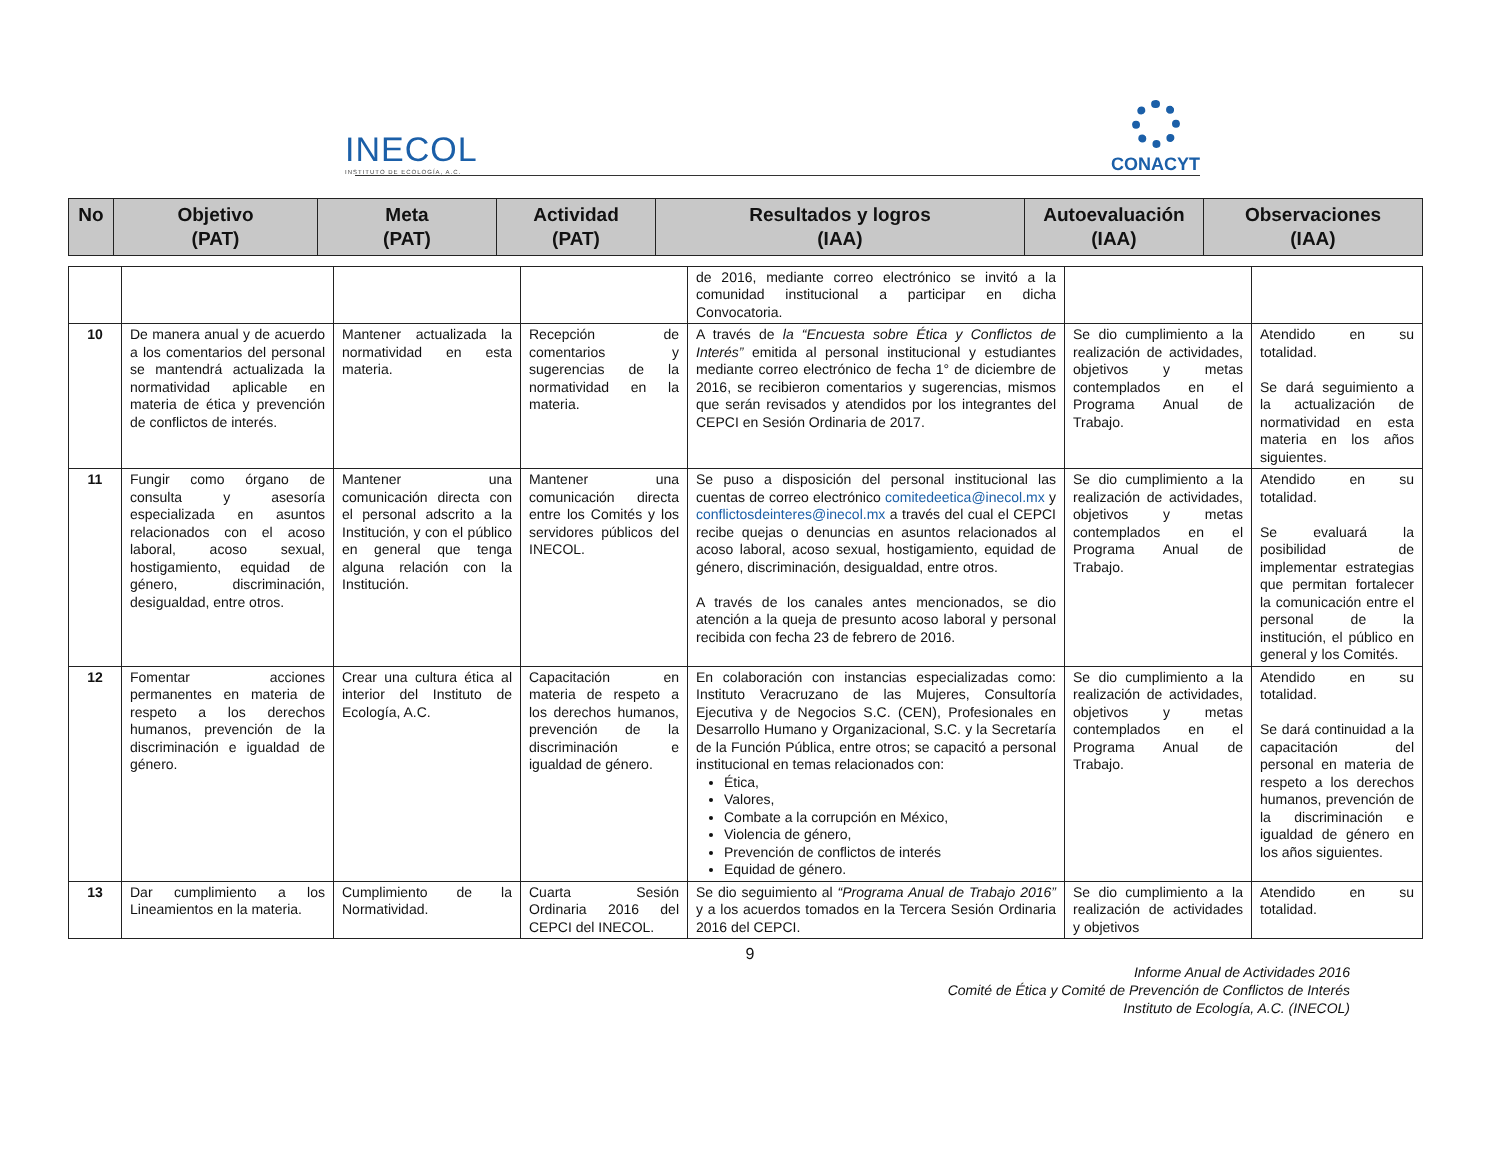INECOL
INSTITUTO DE ECOLOGÍA, A.C.
CONACYT
| No | Objetivo (PAT) | Meta (PAT) | Actividad (PAT) | Resultados y logros (IAA) | Autoevaluación (IAA) | Observaciones (IAA) |
| --- | --- | --- | --- | --- | --- | --- |
| | | | | de 2016, mediante correo electrónico se invitó a la comunidad institucional a participar en dicha Convocatoria. | | |
| 10 | De manera anual y de acuerdo a los comentarios del personal se mantendrá actualizada la normatividad aplicable en materia de ética y prevención de conflictos de interés. | Mantener actualizada la normatividad en esta materia. | Recepción de comentarios y sugerencias de la normatividad en la materia. | A través de la “Encuesta sobre Ética y Conflictos de Interés” emitida al personal institucional y estudiantes mediante correo electrónico de fecha 1° de diciembre de 2016, se recibieron comentarios y sugerencias, mismos que serán revisados y atendidos por los integrantes del CEPCI en Sesión Ordinaria de 2017. | Se dio cumplimiento a la realización de actividades, objetivos y metas contemplados en el Programa Anual de Trabajo. | Atendido en su totalidad. Se dará seguimiento a la actualización de normatividad en esta materia en los años siguientes. |
| 11 | Fungir como órgano de consulta y asesoría especializada en asuntos relacionados con el acoso laboral, acoso sexual, hostigamiento, equidad de género, discriminación, desigualdad, entre otros. | Mantener una comunicación directa con el personal adscrito a la Institución, y con el público en general que tenga alguna relación con la Institución. | Mantener una comunicación directa entre los Comités y los servidores públicos del INECOL. | Se puso a disposición del personal institucional las cuentas de correo electrónico comitedeetica@inecol.mx y conflictosdeinteres@inecol.mx a través del cual el CEPCI recibe quejas o denuncias en asuntos relacionados al acoso laboral, acoso sexual, hostigamiento, equidad de género, discriminación, desigualdad, entre otros. A través de los canales antes mencionados, se dio atención a la queja de presunto acoso laboral y personal recibida con fecha 23 de febrero de 2016. | Se dio cumplimiento a la realización de actividades, objetivos y metas contemplados en el Programa Anual de Trabajo. | Atendido en su totalidad. Se evaluará la posibilidad de implementar estrategias que permitan fortalecer la comunicación entre el personal de la institución, el público en general y los Comités. |
| 12 | Fomentar acciones permanentes en materia de respeto a los derechos humanos, prevención de la discriminación e igualdad de género. | Crear una cultura ética al interior del Instituto de Ecología, A.C. | Capacitación en materia de respeto a los derechos humanos, prevención de la discriminación e igualdad de género. | En colaboración con instancias especializadas como: Instituto Veracruzano de las Mujeres, Consultoría Ejecutiva y de Negocios S.C. (CEN), Profesionales en Desarrollo Humano y Organizacional, S.C. y la Secretaría de la Función Pública, entre otros; se capacitó a personal institucional en temas relacionados con: Ética, Valores, Combate a la corrupción en México, Violencia de género, Prevención de conflictos de interés Equidad de género. | Se dio cumplimiento a la realización de actividades, objetivos y metas contemplados en el Programa Anual de Trabajo. | Atendido en su totalidad. Se dará continuidad a la capacitación del personal en materia de respeto a los derechos humanos, prevención de la discriminación e igualdad de género en los años siguientes. |
| 13 | Dar cumplimiento a los Lineamientos en la materia. | Cumplimiento de la Normatividad. | Cuarta Sesión Ordinaria 2016 del CEPCI del INECOL. | Se dio seguimiento al “Programa Anual de Trabajo 2016” y a los acuerdos tomados en la Tercera Sesión Ordinaria 2016 del CEPCI. | Se dio cumplimiento a la realización de actividades y objetivos | Atendido en su totalidad. |
9
Informe Anual de Actividades 2016
Comité de Ética y Comité de Prevención de Conflictos de Interés
Instituto de Ecología, A.C. (INECOL)